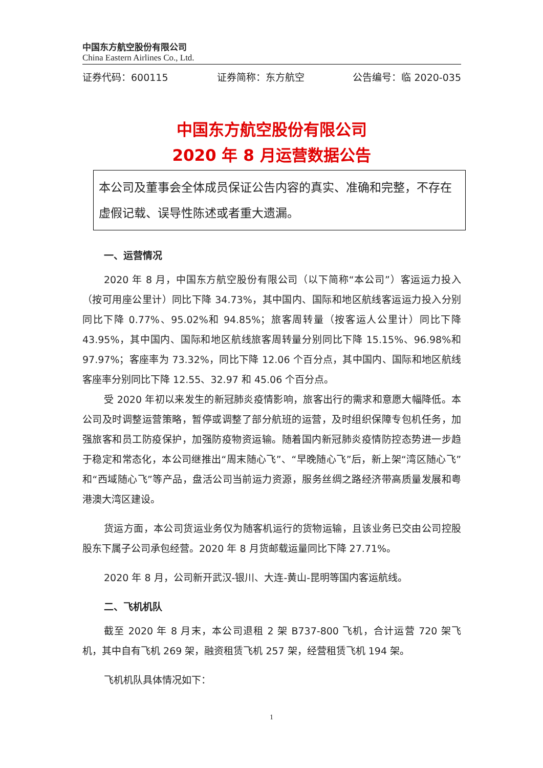中国东方航空股份有限公司
China Eastern Airlines Co., Ltd.
证券代码：600115 证券简称：东方航空 公告编号：临 2020-035
中国东方航空股份有限公司
2020 年 8 月运营数据公告
本公司及董事会全体成员保证公告内容的真实、准确和完整，不存在虚假记载、误导性陈述或者重大遗漏。
一、运营情况
2020 年 8 月，中国东方航空股份有限公司（以下简称“本公司”）客运运力投入（按可用座公里计）同比下降 34.73%，其中国内、国际和地区航线客运运力投入分别同比下降 0.77%、95.02%和 94.85%；旅客周转量（按客运人公里计）同比下降 43.95%，其中国内、国际和地区航线旅客周转量分别同比下降 15.15%、96.98%和 97.97%；客座率为 73.32%，同比下降 12.06 个百分点，其中国内、国际和地区航线客座率分别同比下降 12.55、32.97 和 45.06 个百分点。
受 2020 年初以来发生的新冠肺炎疫情影响，旅客出行的需求和意愿大幅降低。本公司及时调整运营策略，暂停或调整了部分航班的运营，及时组织保障专包机任务，加强旅客和员工防疫保护，加强防疫物资运输。随着国内新冠肺炎疫情防控态势进一步趋于稳定和常态化，本公司继推出“周末随心飞”、“早晚随心飞”后，新上架“湾区随心飞”和“西域随心飞”等产品，盘活公司当前运力资源，服务丝绸之路经济带高质量发展和粤港澳大湾区建设。
货运方面，本公司货运业务仅为随客机运行的货物运输，且该业务已交由公司控股股东下属子公司承包经营。2020 年 8 月货邮载运量同比下降 27.71%。
2020 年 8 月，公司新开武汉-银川、大连-黄山-昆明等国内客运航线。
二、飞机机队
截至 2020 年 8 月末，本公司退租 2 架 B737-800 飞机，合计运营 720 架飞机，其中自有飞机 269 架，融资租赁飞机 257 架，经营租赁飞机 194 架。
飞机机队具体情况如下：
1